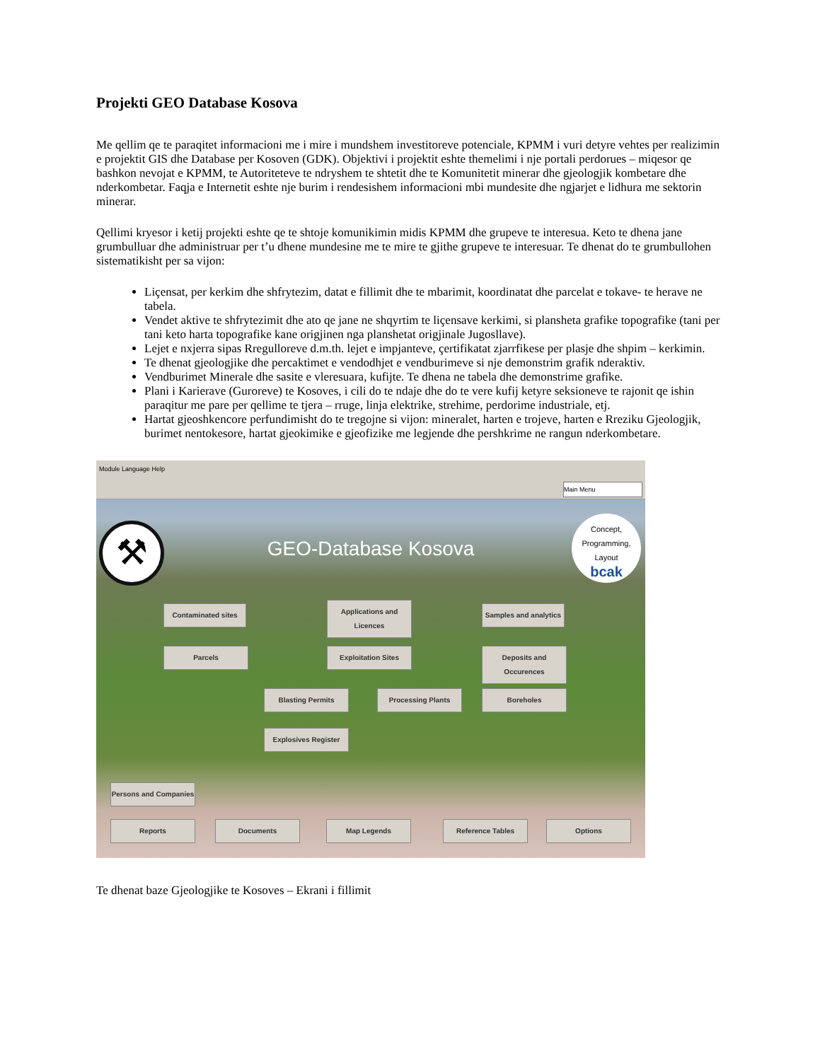Projekti GEO Database Kosova
Me qellim qe te paraqitet informacioni me i mire i mundshem investitoreve potenciale, KPMM i vuri detyre vehtes per realizimin e projektit GIS dhe Database per Kosoven (GDK). Objektivi i projektit eshte themelimi i nje portali perdorues – miqesor qe bashkon nevojat e KPMM, te Autoriteteve te ndryshem te shtetit dhe te Komunitetit minerar dhe gjeologjik kombetare dhe nderkombetar. Faqja e Internetit eshte nje burim i rendesishem informacioni mbi mundesite dhe ngjarjet e lidhura me sektorin minerar.
Qellimi kryesor i ketij projekti eshte qe te shtoje komunikimin midis KPMM dhe grupeve te interesua. Keto te dhena jane grumbulluar dhe administruar per t’u dhene mundesine me te mire te gjithe grupeve te interesuar. Te dhenat do te grumbullohen sistematikisht per sa vijon:
Liçensat, per kerkim dhe shfrytezim, datat e fillimit dhe te mbarimit, koordinatat dhe parcelat e tokave- te herave ne tabela.
Vendet aktive te shfrytezimit dhe ato qe jane ne shqyrtim te liçensave kerkimi, si plansheta grafike topografike (tani per tani keto harta topografike kane origjinen nga planshetat origjinale Jugosllave).
Lejet e nxjerra sipas Rregulloreve d.m.th. lejet e impjanteve, çertifikatat zjarrfikese per plasje dhe shpim – kerkimin.
Te dhenat gjeologjike dhe percaktimet e vendodhjet e vendburimeve si nje demonstrim grafik nderaktiv.
Vendburimet Minerale dhe sasite e vleresuara, kufijte. Te dhena ne tabela dhe demonstrime grafike.
Plani i Karierave (Guroreve) te Kosoves, i cili do te ndaje dhe do te vere kufij ketyre seksioneve te rajonit qe ishin paraqitur me pare per qellime te tjera – rruge, linja elektrike, strehime, perdorime industriale, etj.
Hartat gjeoshkencore perfundimisht do te tregojne si vijon: mineralet, harten e trojeve, harten e Rreziku Gjeologjik, burimet nentokesore, hartat gjeokimike e gjeofizike me legjende dhe pershkrime ne rangun nderkombetare.
Module Language Help
Main Menu
GEO-Database Kosova
Concept, Programming, Layout
bcak
⚒
Contaminated sites
Applications and Licences
Samples and analytics
Parcels Exploitation Sites
Deposits and Occurences
Blasting Permits Processing Plants Boreholes
Explosives Register
Persons and Companies
Reports Documents Map Legends Reference Tables Options
Te dhenat baze Gjeologjike te Kosoves – Ekrani i fillimit